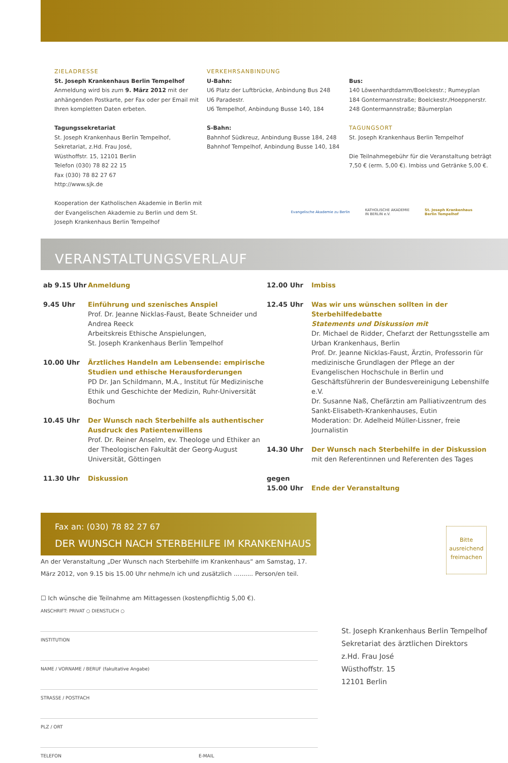ZIELADRESSE
St. Joseph Krankenhaus Berlin Tempelhof
Anmeldung wird bis zum 9. März 2012 mit der anhängenden Postkarte, per Fax oder per Email mit Ihren kompletten Daten erbeten.
Tagungssekretariat
St. Joseph Krankenhaus Berlin Tempelhof,
Sekretariat, z.Hd. Frau José,
Wüsthoffstr. 15, 12101 Berlin
Telefon (030) 78 82 22 15
Fax (030) 78 82 27 67
http://www.sjk.de
Kooperation der Katholischen Akademie in Berlin mit der Evangelischen Akademie zu Berlin und dem St. Joseph Krankenhaus Berlin Tempelhof
VERKEHRSANBINDUNG
U-Bahn:
U6 Platz der Luftbrücke, Anbindung Bus 248
U6 Paradestr.
U6 Tempelhof, Anbindung Busse 140, 184
S-Bahn:
Bahnhof Südkreuz, Anbindung Busse 184, 248
Bahnhof Tempelhof, Anbindung Busse 140, 184
Bus:
140 Löwenhardtdamm/Boelckestr.; Rumeyplan
184 Gontermannstraße; Boelckestr./Hoeppnerstr.
248 Gontermannstraße; Bäumerplan
TAGUNGSORT
St. Joseph Krankenhaus Berlin Tempelhof
Die Teilnahmegebühr für die Veranstaltung beträgt 7,50 € (erm. 5,00 €). Imbiss und Getränke 5,00 €.
Evangelische Akademie zu Berlin KATHOLISCHE AKADEMIE
IN BERLIN e.V. St. Joseph Krankenhaus
Berlin Tempelhof
VERANSTALTUNGSVERLAUF
ab 9.15 Uhr Anmeldung
9.45 Uhr Einführung und szenisches Anspiel
Prof. Dr. Jeanne Nicklas-Faust, Beate Schneider und Andrea Reeck
Arbeitskreis Ethische Anspielungen,
St. Joseph Krankenhaus Berlin Tempelhof
10.00 Uhr Ärztliches Handeln am Lebensende: empirische Studien und ethische Herausforderungen
PD Dr. Jan Schildmann, M.A., Institut für Medizinische Ethik und Geschichte der Medizin, Ruhr-Universität Bochum
10.45 Uhr Der Wunsch nach Sterbehilfe als authentischer Ausdruck des Patientenwillens
Prof. Dr. Reiner Anselm, ev. Theologe und Ethiker an der Theologischen Fakultät der Georg-August Universität, Göttingen
11.30 Uhr Diskussion
12.00 Uhr Imbiss
12.45 Uhr Was wir uns wünschen sollten in der Sterbehilfedebatte
Statements und Diskussion mit
Dr. Michael de Ridder, Chefarzt der Rettungsstelle am Urban Krankenhaus, Berlin
Prof. Dr. Jeanne Nicklas-Faust, Ärztin, Professorin für medizinische Grundlagen der Pflege an der Evangelischen Hochschule in Berlin und Geschäftsführerin der Bundesvereinigung Lebenshilfe e.V.
Dr. Susanne Naß, Chefärztin am Palliativzentrum des Sankt-Elisabeth-Krankenhauses, Eutin
Moderation: Dr. Adelheid Müller-Lissner, freie Journalistin
14.30 Uhr Der Wunsch nach Sterbehilfe in der Diskussion
mit den Referentinnen und Referenten des Tages
gegen
15.00 Uhr
Ende der Veranstaltung
Fax an: (030) 78 82 27 67
DER WUNSCH NACH STERBEHILFE IM KRANKENHAUS
An der Veranstaltung „Der Wunsch nach Sterbehilfe im Krankenhaus“ am Samstag, 17. März 2012, von 9.15 bis 15.00 Uhr nehme/n ich und zusätzlich .......... Person/en teil.
☐ Ich wünsche die Teilnahme am Mittagessen (kostenpflichtig 5,00 €).
ANSCHRIFT: PRIVAT ○ DIENSTLICH ○
INSTITUTION
NAME / VORNAME / BERUF (fakultative Angabe)
STRASSE / POSTFACH
PLZ / ORT
TELEFON E-MAIL
Bitte ausreichend freimachen
St. Joseph Krankenhaus Berlin Tempelhof
Sekretariat des ärztlichen Direktors
z.Hd. Frau José
Wüsthoffstr. 15
12101 Berlin